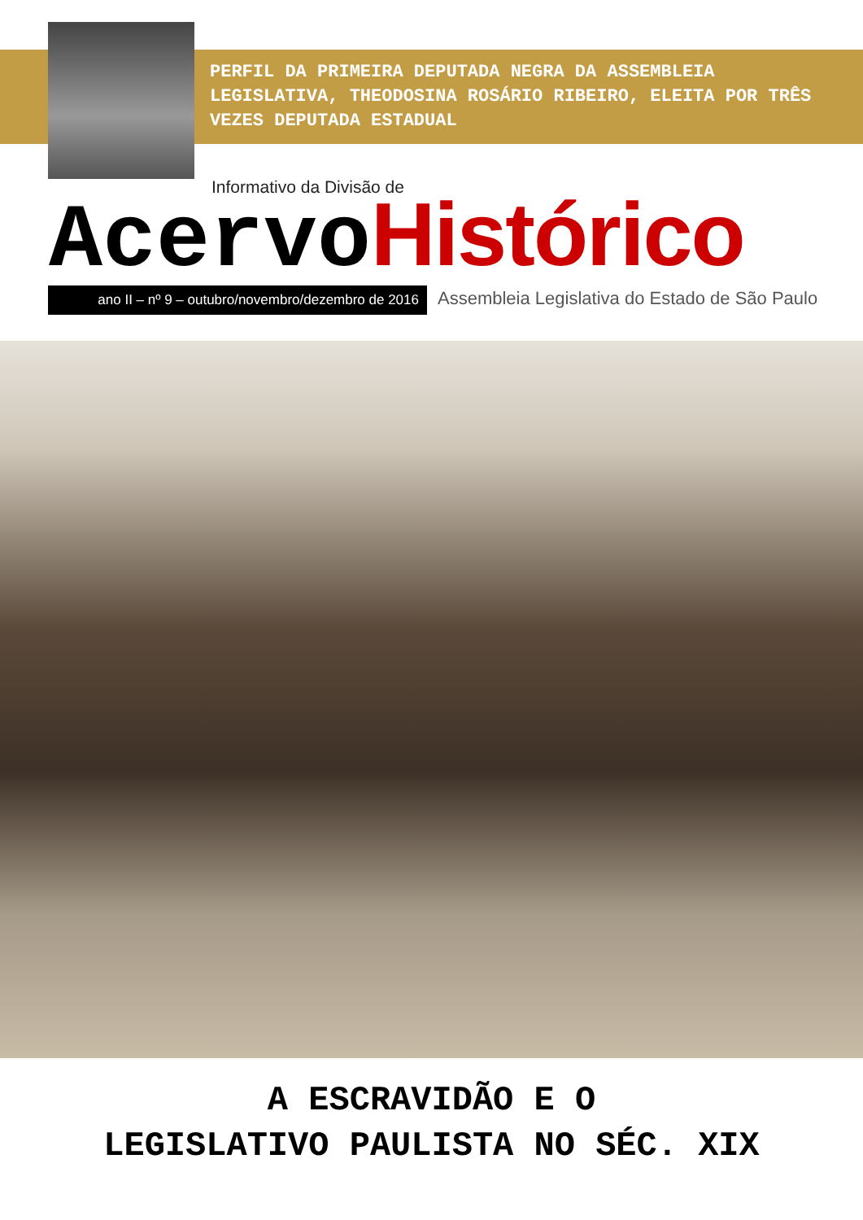PERFIL DA PRIMEIRA DEPUTADA NEGRA DA ASSEMBLEIA LEGISLATIVA, THEODOSINA ROSÁRIO RIBEIRO, ELEITA POR TRÊS VEZES DEPUTADA ESTADUAL
Informativo da Divisão de
Acervo Histórico
ano II – nº 9 – outubro/novembro/dezembro de 2016
Assembleia Legislativa do Estado de São Paulo
A ESCRAVIDÃO E O
LEGISLATIVO PAULISTA NO SÉC. XIX